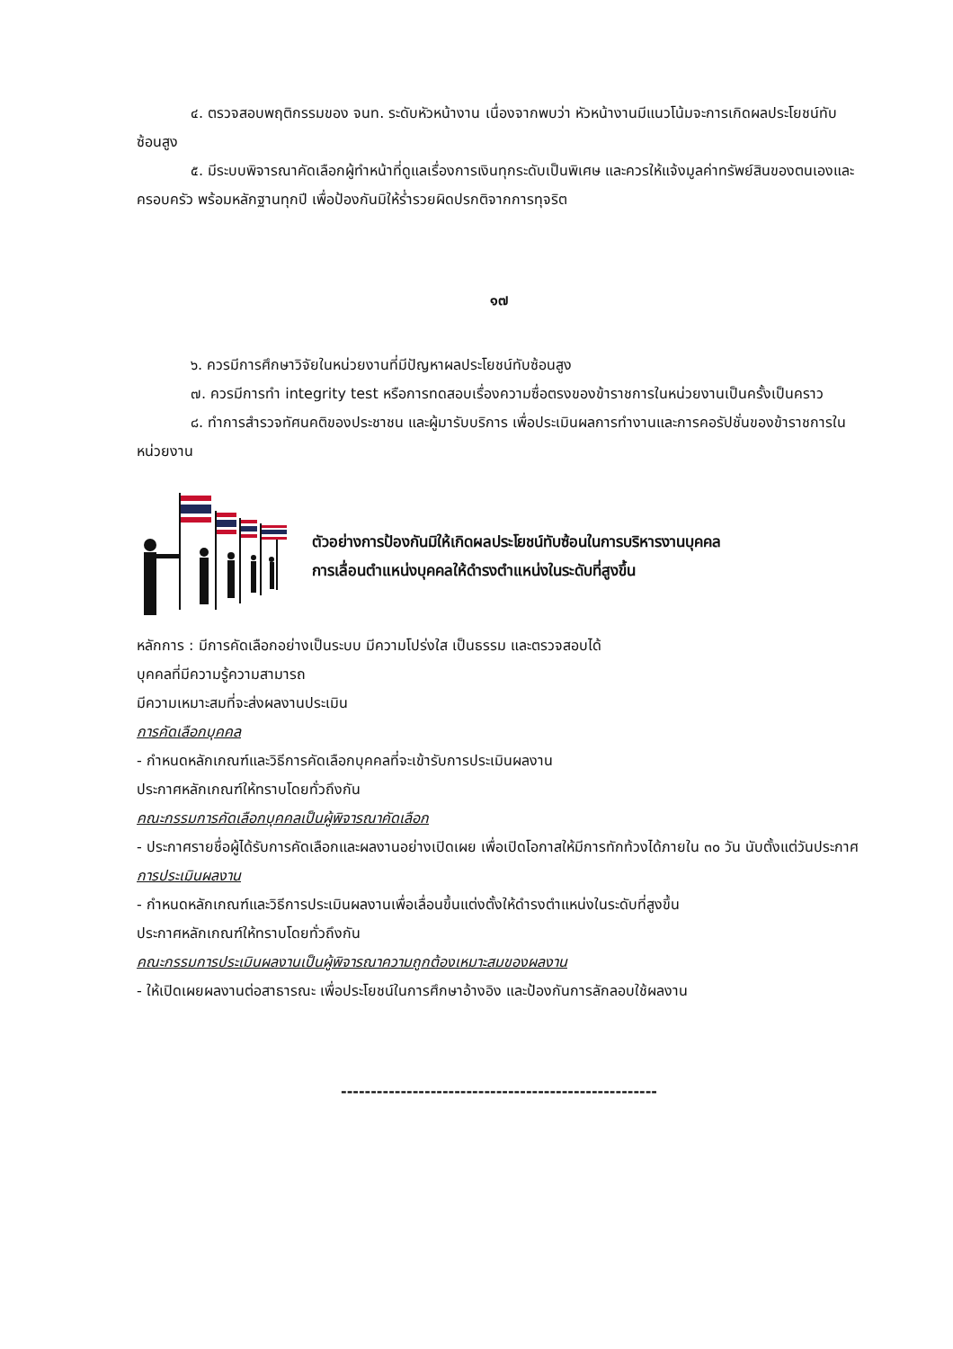๔. ตรวจสอบพฤติกรรมของ จนท. ระดับหัวหน้างาน เนื่องจากพบว่า หัวหน้างานมีแนวโน้มจะการเกิดผลประโยชน์ทับซ้อนสูง
๕. มีระบบพิจารณาคัดเลือกผู้ทำหน้าที่ดูแลเรื่องการเงินทุกระดับเป็นพิเศษ และควรให้แจ้งมูลค่าทรัพย์สินของตนเองและครอบครัว พร้อมหลักฐานทุกปี เพื่อป้องกันมิให้ร่ำรวยผิดปรกติจากการทุจริต
๑๗
๖. ควรมีการศึกษาวิจัยในหน่วยงานที่มีปัญหาผลประโยชน์ทับซ้อนสูง
๗. ควรมีการทำ integrity test หรือการทดสอบเรื่องความซื่อตรงของข้าราชการในหน่วยงานเป็นครั้งเป็นคราว
๘. ทำการสำรวจทัศนคติของประชาชน และผู้มารับบริการ เพื่อประเมินผลการทำงานและการคอรัปชั่นของข้าราชการในหน่วยงาน
ตัวอย่างการป้องกันมิให้เกิดผลประโยชน์ทับซ้อนในการบริหารงานบุคคล
การเลื่อนตำแหน่งบุคคลให้ดำรงตำแหน่งในระดับที่สูงขึ้น
หลักการ : มีการคัดเลือกอย่างเป็นระบบ มีความโปร่งใส เป็นธรรม และตรวจสอบได้
บุคคลที่มีความรู้ความสามารถ
มีความเหมาะสมที่จะส่งผลงานประเมิน
การคัดเลือกบุคคล
- กำหนดหลักเกณฑ์และวิธีการคัดเลือกบุคคลที่จะเข้ารับการประเมินผลงาน
ประกาศหลักเกณฑ์ให้ทราบโดยทั่วถึงกัน
คณะกรรมการคัดเลือกบุคคลเป็นผู้พิจารณาคัดเลือก
- ประกาศรายชื่อผู้ได้รับการคัดเลือกและผลงานอย่างเปิดเผย เพื่อเปิดโอกาสให้มีการทักท้วงได้ภายใน ๓๐ วัน นับตั้งแต่วันประกาศ
การประเมินผลงาน
- กำหนดหลักเกณฑ์และวิธีการประเมินผลงานเพื่อเลื่อนขึ้นแต่งตั้งให้ดำรงตำแหน่งในระดับที่สูงขึ้น
ประกาศหลักเกณฑ์ให้ทราบโดยทั่วถึงกัน
คณะกรรมการประเมินผลงานเป็นผู้พิจารณาความถูกต้องเหมาะสมของผลงาน
- ให้เปิดเผยผลงานต่อสาธารณะ เพื่อประโยชน์ในการศึกษาอ้างอิง และป้องกันการลักลอบใช้ผลงาน
-----------------------------------------------------